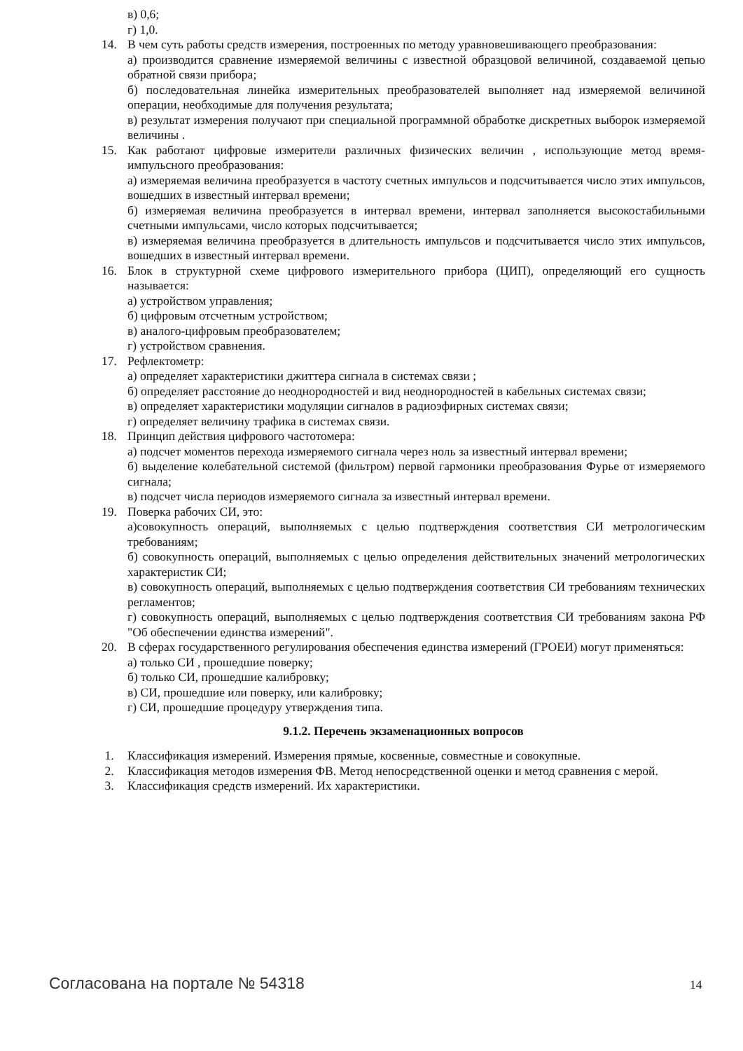в) 0,6;
г) 1,0.
14. В чем суть работы средств измерения, построенных по методу уравновешивающего преобразования:
а) производится сравнение измеряемой величины с известной образцовой величиной, создаваемой цепью обратной связи прибора;
б) последовательная линейка измерительных преобразователей выполняет над измеряемой величиной операции, необходимые для получения результата;
в) результат измерения получают при специальной программной обработке дискретных выборок измеряемой величины .
15. Как работают цифровые измерители различных физических величин , использующие метод время-импульсного преобразования:
а) измеряемая величина преобразуется в частоту счетных импульсов и подсчитывается число этих импульсов, вошедших в известный интервал времени;
б) измеряемая величина преобразуется в интервал времени, интервал заполняется высокостабильными счетными импульсами, число которых подсчитывается;
в) измеряемая величина преобразуется в длительность импульсов и подсчитывается число этих импульсов, вошедших в известный интервал времени.
16. Блок в структурной схеме цифрового измерительного прибора (ЦИП), определяющий его сущность называется:
а) устройством управления;
б) цифровым отсчетным устройством;
в) аналого-цифровым преобразователем;
г) устройством сравнения.
17. Рефлектометр:
а) определяет характеристики джиттера сигнала в системах связи ;
б) определяет расстояние до неоднородностей и вид неоднородностей в кабельных системах связи;
в) определяет характеристики модуляции сигналов в радиоэфирных системах связи;
г) определяет величину трафика в системах связи.
18. Принцип действия цифрового частотомера:
а) подсчет моментов перехода измеряемого сигнала через ноль за известный интервал времени;
б) выделение колебательной системой (фильтром) первой гармоники преобразования Фурье от измеряемого сигнала;
в) подсчет числа периодов измеряемого сигнала за известный интервал времени.
19. Поверка рабочих СИ, это:
а)совокупность операций, выполняемых с целью подтверждения соответствия СИ метрологическим требованиям;
б) совокупность операций, выполняемых с целью определения действительных значений метрологических характеристик СИ;
в) совокупность операций, выполняемых с целью подтверждения соответствия СИ требованиям технических регламентов;
г) совокупность операций, выполняемых с целью подтверждения соответствия СИ требованиям закона РФ "Об обеспечении единства измерений".
20. В сферах государственного регулирования обеспечения единства измерений (ГРОЕИ) могут применяться:
а) только СИ , прошедшие поверку;
б) только СИ, прошедшие калибровку;
в) СИ, прошедшие или поверку, или калибровку;
г) СИ, прошедшие процедуру утверждения типа.
9.1.2. Перечень экзаменационных вопросов
1. Классификация измерений. Измерения прямые, косвенные, совместные и совокупные.
2. Классификация методов измерения ФВ. Метод непосредственной оценки и метод сравнения с мерой.
3. Классификация средств измерений. Их характеристики.
Согласована на портале № 54318 14